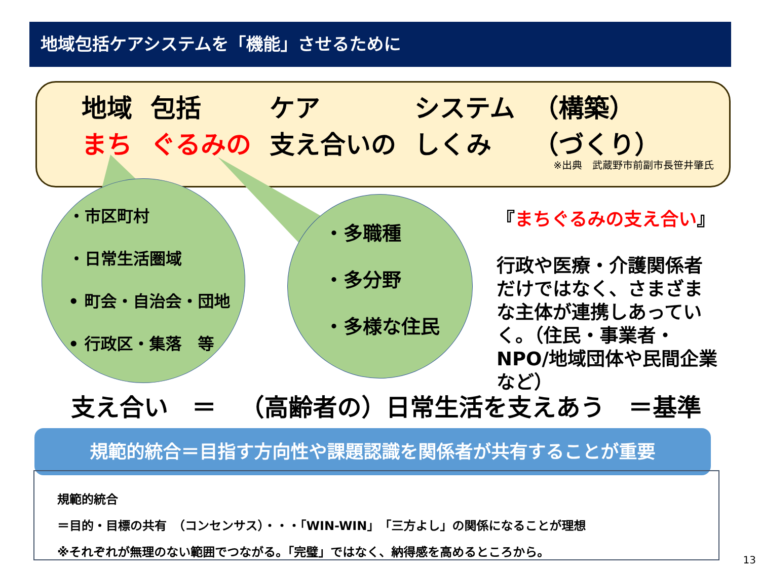地域包括ケアシステムを「機能」させるために
| 地域 | 包括 | ケア | システム | （構築） |
| まち | ぐるみの | 支え合いの | しくみ | （づくり） |
※出典　武蔵野市前副市長笹井肇氏
・市区町村
・日常生活圏域
• 町会・自治会・団地
• 行政区・集落　等
・多職種
・多分野
・多様な住民
『まちぐるみの支え合い』
行政や医療・介護関係者だけではなく、さまざまな主体が連携しあっていく。（住民・事業者・NPO/地域団体や民間企業など）
支え合い ＝ （高齢者の）日常生活を支えあう ＝基準
規範的統合＝目指す方向性や課題認識を関係者が共有することが重要
規範的統合
＝目的・目標の共有　（コンセンサス）・・・「WIN-WIN」「三方よし」の関係になることが理想
※それぞれが無理のない範囲でつながる。「完璧」ではなく、納得感を高めるところから。
13